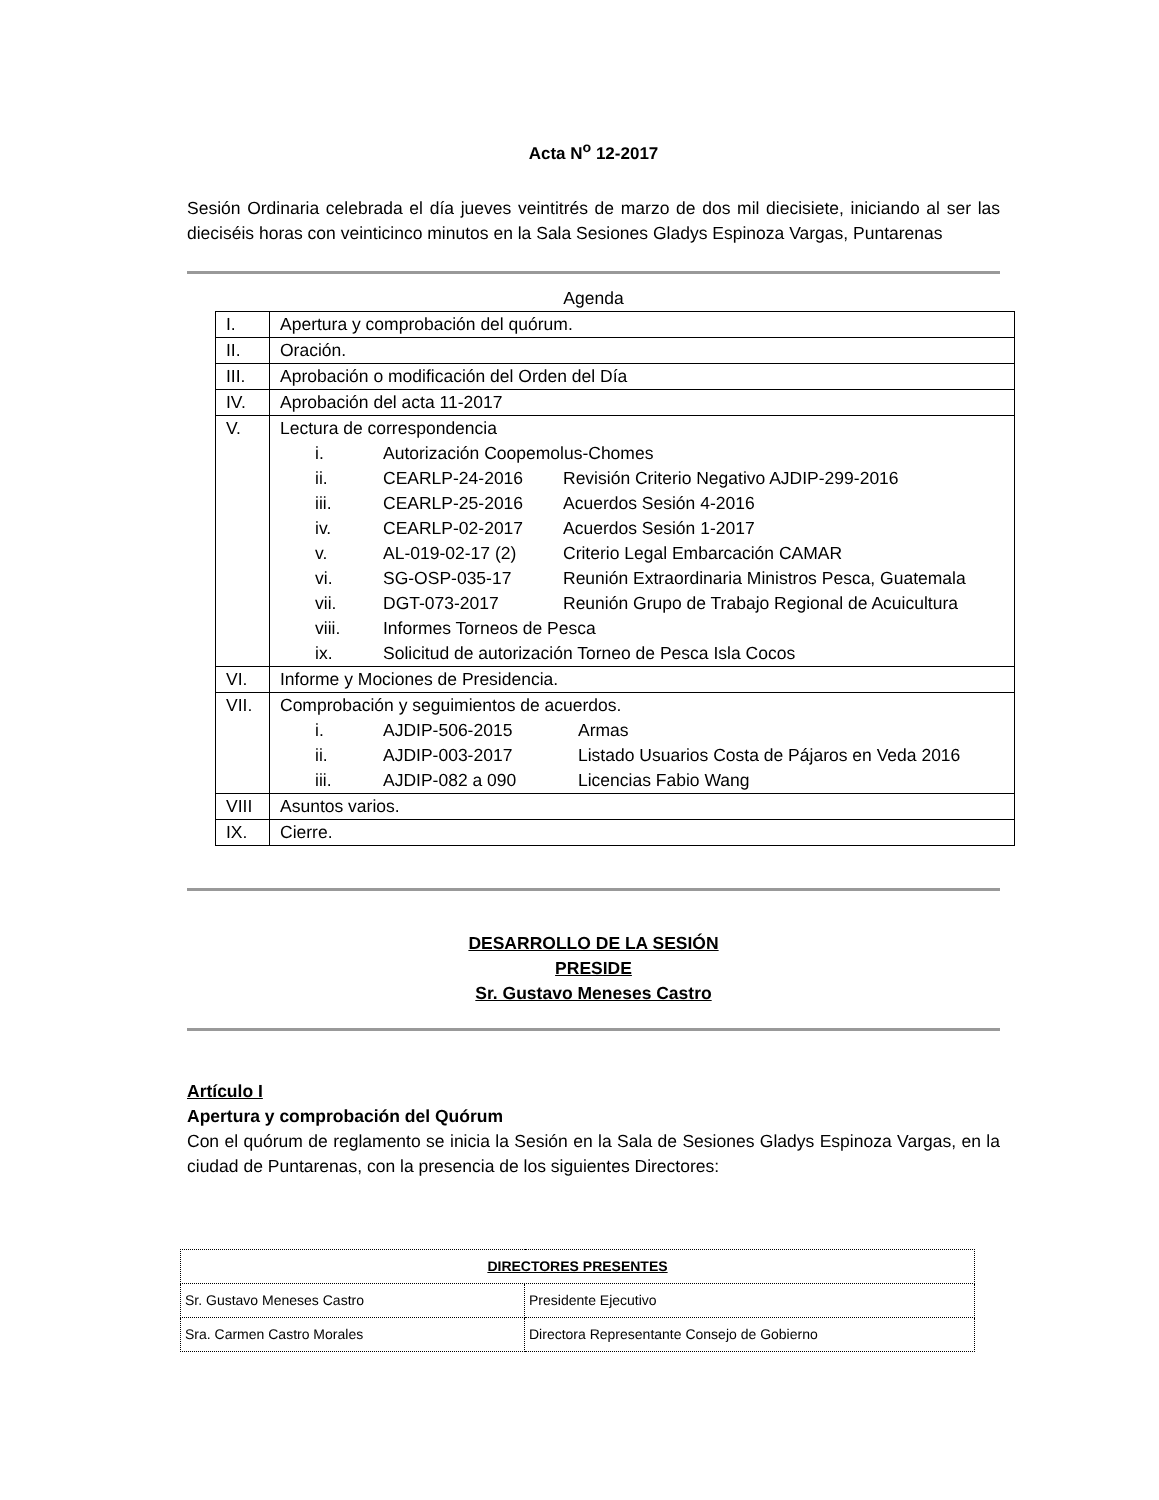Acta N<sup>o</sup> 12-2017
Sesión Ordinaria celebrada el día jueves veintitrés de marzo de dos mil diecisiete, iniciando al ser las dieciséis horas con veinticinco minutos en la Sala Sesiones Gladys Espinoza Vargas, Puntarenas
Agenda
| I. | Apertura y comprobación del quórum. |
| II. | Oración. |
| III. | Aprobación o modificación del Orden del Día |
| IV. | Aprobación del acta 11-2017 |
| V. | Lectura de correspondencia i. Autorización Coopemolus-Chomes ii. CEARLP-24-2016 Revisión Criterio Negativo AJDIP-299-2016 iii. CEARLP-25-2016 Acuerdos Sesión 4-2016 iv. CEARLP-02-2017 Acuerdos Sesión 1-2017 v. AL-019-02-17 (2) Criterio Legal Embarcación CAMAR vi. SG-OSP-035-17 Reunión Extraordinaria Ministros Pesca, Guatemala vii. DGT-073-2017 Reunión Grupo de Trabajo Regional de Acuicultura viii. Informes Torneos de Pesca ix. Solicitud de autorización Torneo de Pesca Isla Cocos |
| VI. | Informe y Mociones de Presidencia. |
| VII. | Comprobación y seguimientos de acuerdos. i. AJDIP-506-2015 Armas ii. AJDIP-003-2017 Listado Usuarios Costa de Pájaros en Veda 2016 iii. AJDIP-082 a 090 Licencias Fabio Wang |
| VIII | Asuntos varios. |
| IX. | Cierre. |
DESARROLLO DE LA SESIÓN
PRESIDE
Sr. Gustavo Meneses Castro
Artículo I
Apertura y comprobación del Quórum
Con el quórum de reglamento se inicia la Sesión en la Sala de Sesiones Gladys Espinoza Vargas, en la ciudad de Puntarenas, con la presencia de los siguientes Directores:
| DIRECTORES PRESENTES | |
| --- | --- |
| Sr. Gustavo Meneses Castro | Presidente Ejecutivo |
| Sra. Carmen Castro Morales | Directora Representante Consejo de Gobierno |